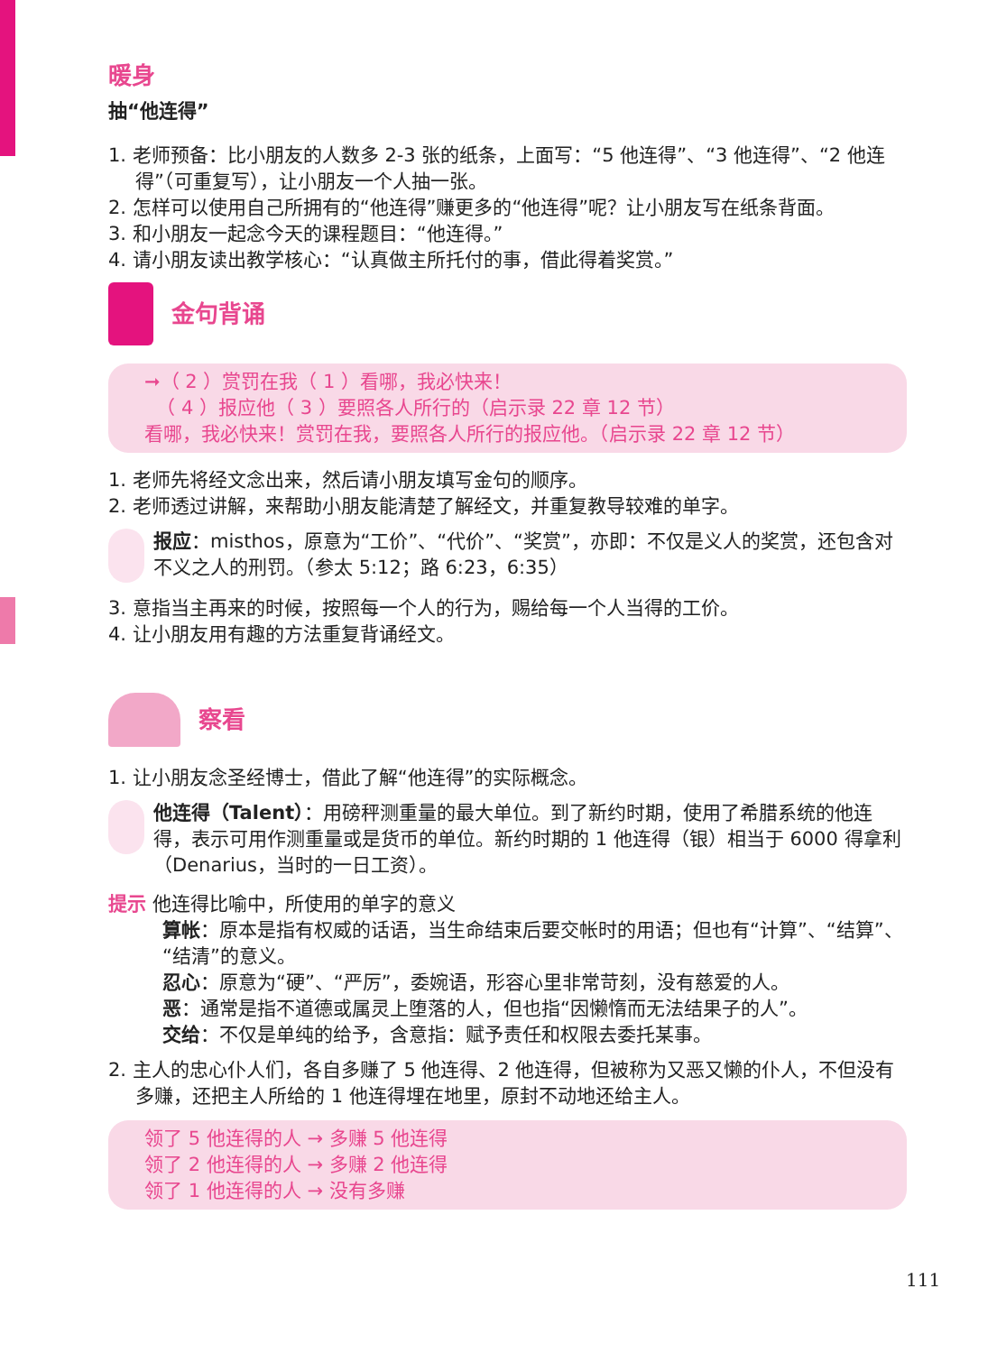暖身
抽“他连得”
1. 老师预备：比小朋友的人数多 2-3 张的纸条，上面写：“5 他连得”、“3 他连得”、“2 他连得”（可重复写），让小朋友一个人抽一张。
2. 怎样可以使用自己所拥有的“他连得”赚更多的“他连得”呢？让小朋友写在纸条背面。
3. 和小朋友一起念今天的课程题目：“他连得。”
4. 请小朋友读出教学核心：“认真做主所托付的事，借此得着奖赏。”
金句背诵
➞（ 2 ）赏罚在我（ 1 ）看哪，我必快来！
（ 4 ）报应他（ 3 ）要照各人所行的（启示录 22 章 12 节）
看哪，我必快来！赏罚在我，要照各人所行的报应他。（启示录 22 章 12 节）
1. 老师先将经文念出来，然后请小朋友填写金句的顺序。
2. 老师透过讲解，来帮助小朋友能清楚了解经文，并重复教导较难的单字。
报应：misthos，原意为“工价”、“代价”、“奖赏”，亦即：不仅是义人的奖赏，还包含对不义之人的刑罚。（参太 5:12；路 6:23，6:35）
3. 意指当主再来的时候，按照每一个人的行为，赐给每一个人当得的工价。
4. 让小朋友用有趣的方法重复背诵经文。
察看
1. 让小朋友念圣经博士，借此了解“他连得”的实际概念。
他连得（Talent）：用磅秤测重量的最大单位。到了新约时期，使用了希腊系统的他连得，表示可用作测重量或是货币的单位。新约时期的 1 他连得（银）相当于 6000 得拿利（Denarius，当时的一日工资）。
提示 他连得比喻中，所使用的单字的意义
算帐：原本是指有权威的话语，当生命结束后要交帐时的用语；但也有“计算”、“结算”、“结清”的意义。
忍心：原意为“硬”、“严厉”，委婉语，形容心里非常苛刻，没有慈爱的人。
恶：通常是指不道德或属灵上堕落的人，但也指“因懒惰而无法结果子的人”。
交给：不仅是单纯的给予，含意指：赋予责任和权限去委托某事。
2. 主人的忠心仆人们，各自多赚了 5 他连得、2 他连得，但被称为又恶又懒的仆人，不但没有多赚，还把主人所给的 1 他连得埋在地里，原封不动地还给主人。
领了 5 他连得的人 → 多赚 5 他连得
领了 2 他连得的人 → 多赚 2 他连得
领了 1 他连得的人 → 没有多赚
111